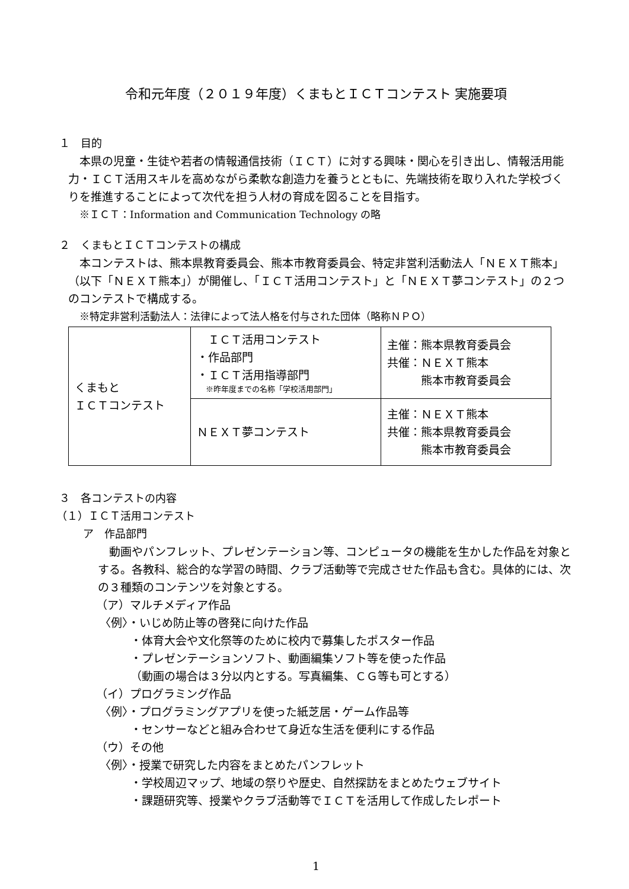令和元年度（２０１９年度）くまもとＩＣＴコンテスト 実施要項
１　目的
本県の児童・生徒や若者の情報通信技術（ＩＣＴ）に対する興味・関心を引き出し、情報活用能力・ＩＣＴ活用スキルを高めながら柔軟な創造力を養うとともに、先端技術を取り入れた学校づくりを推進することによって次代を担う人材の育成を図ることを目指す。
※ＩＣＴ：Information and Communication Technology の略
２　くまもとＩＣＴコンテストの構成
本コンテストは、熊本県教育委員会、熊本市教育委員会、特定非営利活動法人「ＮＥＸＴ熊本」（以下「ＮＥＸＴ熊本」）が開催し、「ＩＣＴ活用コンテスト」と「ＮＥＸＴ夢コンテスト」の２つのコンテストで構成する。
※特定非営利活動法人：法律によって法人格を付与された団体（略称ＮＰＯ）
| くまもと ＩＣＴコンテスト | ＩＣＴ活用コンテスト ・作品部門 ・ＩＣＴ活用指導部門 ※昨年度までの名称「学校活用部門」 | 主催：熊本県教育委員会 共催：ＮＥＸＴ熊本 熊本市教育委員会 |
| | ＮＥＸＴ夢コンテスト | 主催：ＮＥＸＴ熊本 共催：熊本県教育委員会 熊本市教育委員会 |
３　各コンテストの内容
（１）ＩＣＴ活用コンテスト
ア　作品部門
動画やパンフレット、プレゼンテーション等、コンピュータの機能を生かした作品を対象とする。各教科、総合的な学習の時間、クラブ活動等で完成させた作品も含む。具体的には、次の３種類のコンテンツを対象とする。
（ア）マルチメディア作品
〈例〉・いじめ防止等の啓発に向けた作品
・体育大会や文化祭等のために校内で募集したポスター作品
・プレゼンテーションソフト、動画編集ソフト等を使った作品
（動画の場合は３分以内とする。写真編集、ＣＧ等も可とする）
（イ）プログラミング作品
〈例〉・プログラミングアプリを使った紙芝居・ゲーム作品等
・センサーなどと組み合わせて身近な生活を便利にする作品
（ウ）その他
〈例〉・授業で研究した内容をまとめたパンフレット
・学校周辺マップ、地域の祭りや歴史、自然探訪をまとめたウェブサイト
・課題研究等、授業やクラブ活動等でＩＣＴを活用して作成したレポート
1